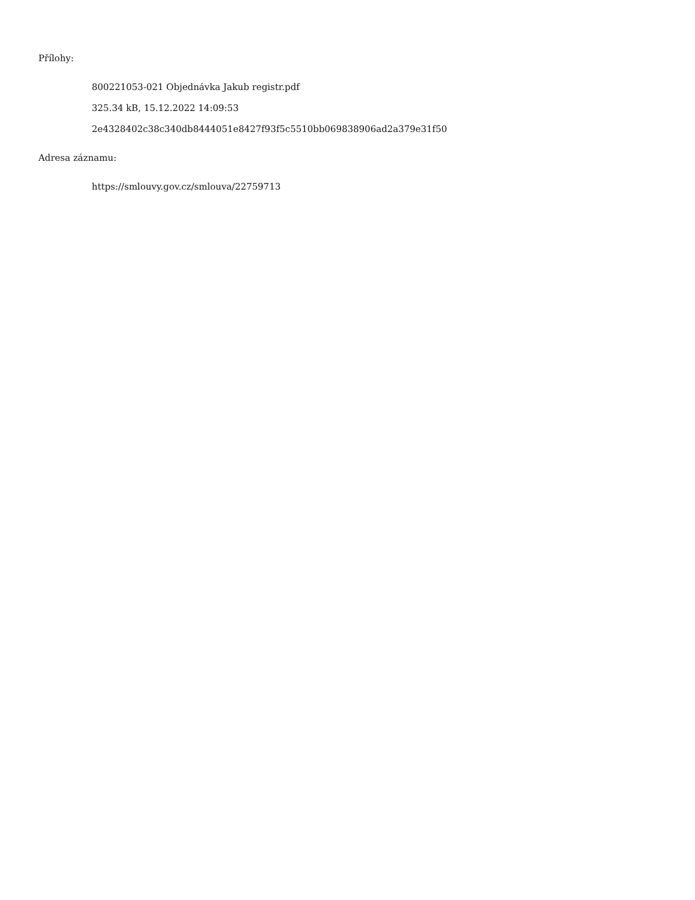Přílohy:
800221053-021 Objednávka Jakub registr.pdf
325.34 kB, 15.12.2022 14:09:53
2e4328402c38c340db8444051e8427f93f5c5510bb069838906ad2a379e31f50
Adresa záznamu:
https://smlouvy.gov.cz/smlouva/22759713